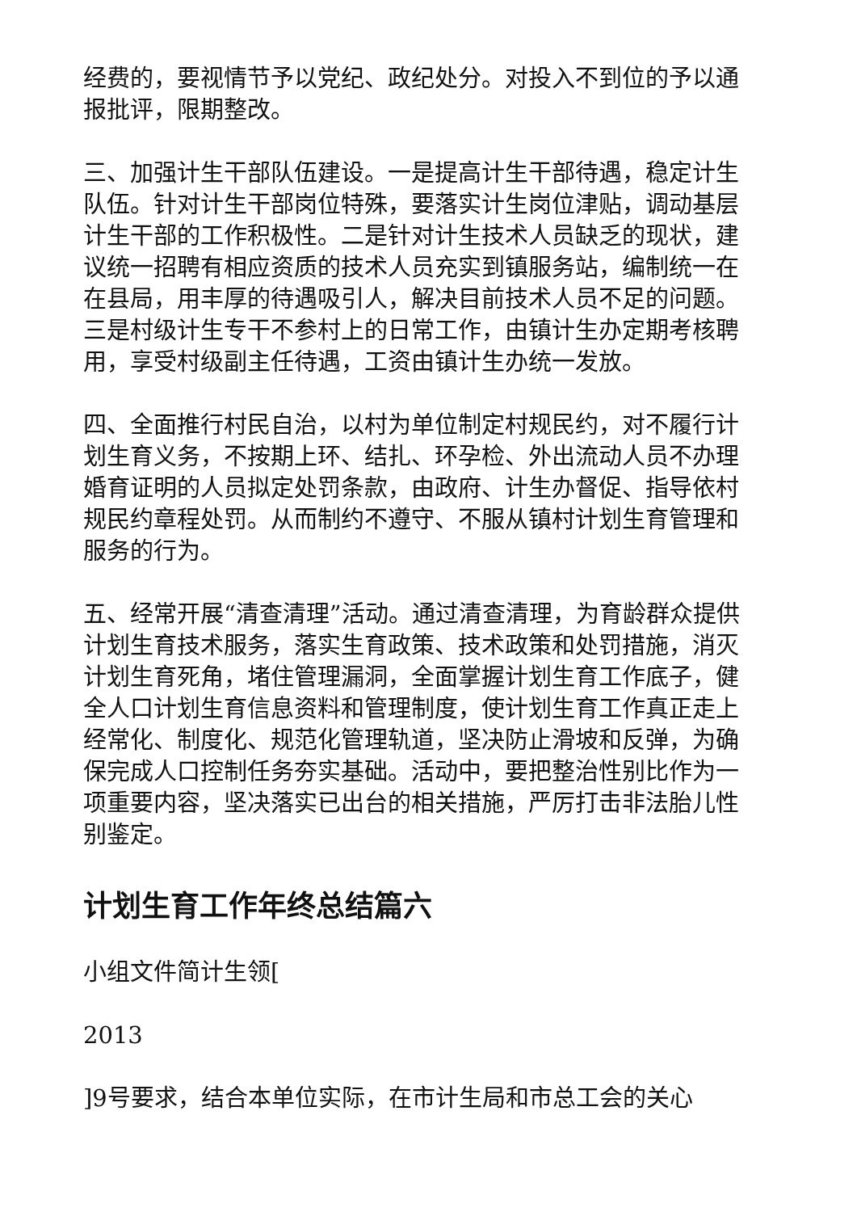经费的，要视情节予以党纪、政纪处分。对投入不到位的予以通报批评，限期整改。
三、加强计生干部队伍建设。一是提高计生干部待遇，稳定计生队伍。针对计生干部岗位特殊，要落实计生岗位津贴，调动基层计生干部的工作积极性。二是针对计生技术人员缺乏的现状，建议统一招聘有相应资质的技术人员充实到镇服务站，编制统一在在县局，用丰厚的待遇吸引人，解决目前技术人员不足的问题。三是村级计生专干不参村上的日常工作，由镇计生办定期考核聘用，享受村级副主任待遇，工资由镇计生办统一发放。
四、全面推行村民自治，以村为单位制定村规民约，对不履行计划生育义务，不按期上环、结扎、环孕检、外出流动人员不办理婚育证明的人员拟定处罚条款，由政府、计生办督促、指导依村规民约章程处罚。从而制约不遵守、不服从镇村计划生育管理和服务的行为。
五、经常开展“清查清理”活动。通过清查清理，为育龄群众提供计划生育技术服务，落实生育政策、技术政策和处罚措施，消灭计划生育死角，堵住管理漏洞，全面掌握计划生育工作底子，健全人口计划生育信息资料和管理制度，使计划生育工作真正走上经常化、制度化、规范化管理轨道，坚决防止滑坡和反弹，为确保完成人口控制任务夯实基础。活动中，要把整治性别比作为一项重要内容，坚决落实已出台的相关措施，严厉打击非法胎儿性别鉴定。
计划生育工作年终总结篇六
小组文件简计生领[
2013
]9号要求，结合本单位实际，在市计生局和市总工会的关心